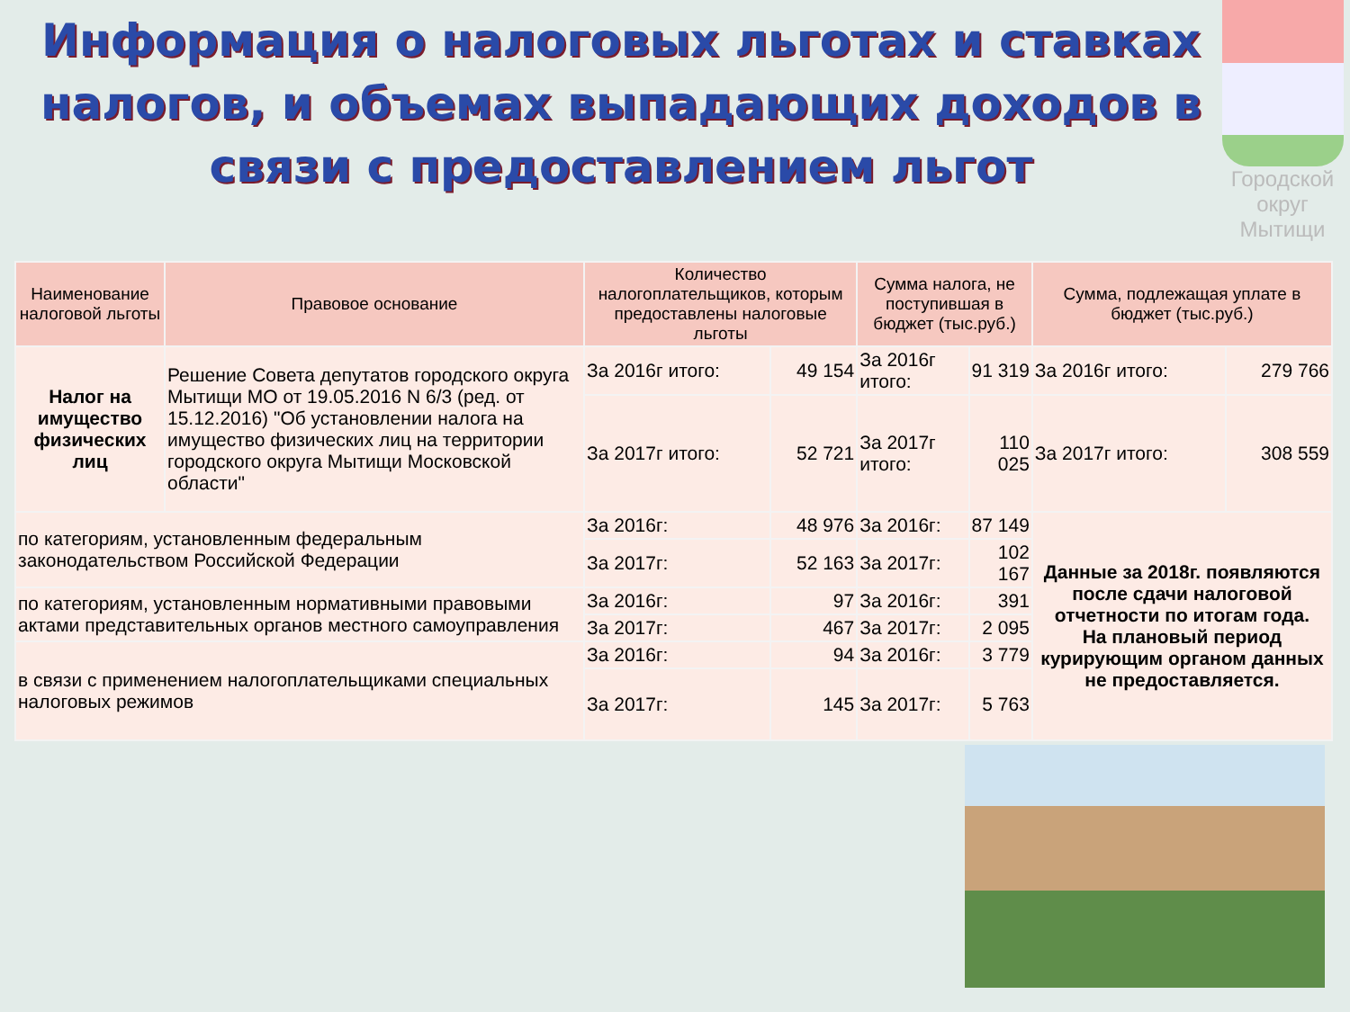Информация о налоговых льготах и ставках налогов, и объемах выпадающих доходов в связи с предоставлением льгот
Городской округ Мытищи
| Наименование налоговой льготы | Правовое основание | Количество налогоплательщиков, которым предоставлены налоговые льготы | | Сумма налога, не поступившая в бюджет (тыс.руб.) | | Сумма, подлежащая уплате в бюджет (тыс.руб.) | |
| --- | --- | --- | --- | --- | --- | --- | --- |
| Налог на имущество физических лиц | Решение Совета депутатов городского округа Мытищи МО от 19.05.2016 N 6/3 (ред. от 15.12.2016) "Об установлении налога на имущество физических лиц на территории городского округа Мытищи Московской области" | За 2016г итого: | 49 154 | За 2016г итого: | 91 319 | За 2016г итого: | 279 766 |
| | | За 2017г итого: | 52 721 | За 2017г итого: | 110 025 | За 2017г итого: | 308 559 |
| по категориям, установленным федеральным законодательством Российской Федерации | | За 2016г: | 48 976 | За 2016г: | 87 149 | Данные за 2018г. появляются после сдачи налоговой отчетности по итогам года. На плановый период курирующим органом данных не предоставляется. | |
| | | За 2017г: | 52 163 | За 2017г: | 102 167 | | |
| по категориям, установленным нормативными правовыми актами представительных органов местного самоуправления | | За 2016г: | 97 | За 2016г: | 391 | | |
| | | За 2017г: | 467 | За 2017г: | 2 095 | | |
| в связи с применением налогоплательщиками специальных налоговых режимов | | За 2016г: | 94 | За 2016г: | 3 779 | | |
| | | За 2017г: | 145 | За 2017г: | 5 763 | | |